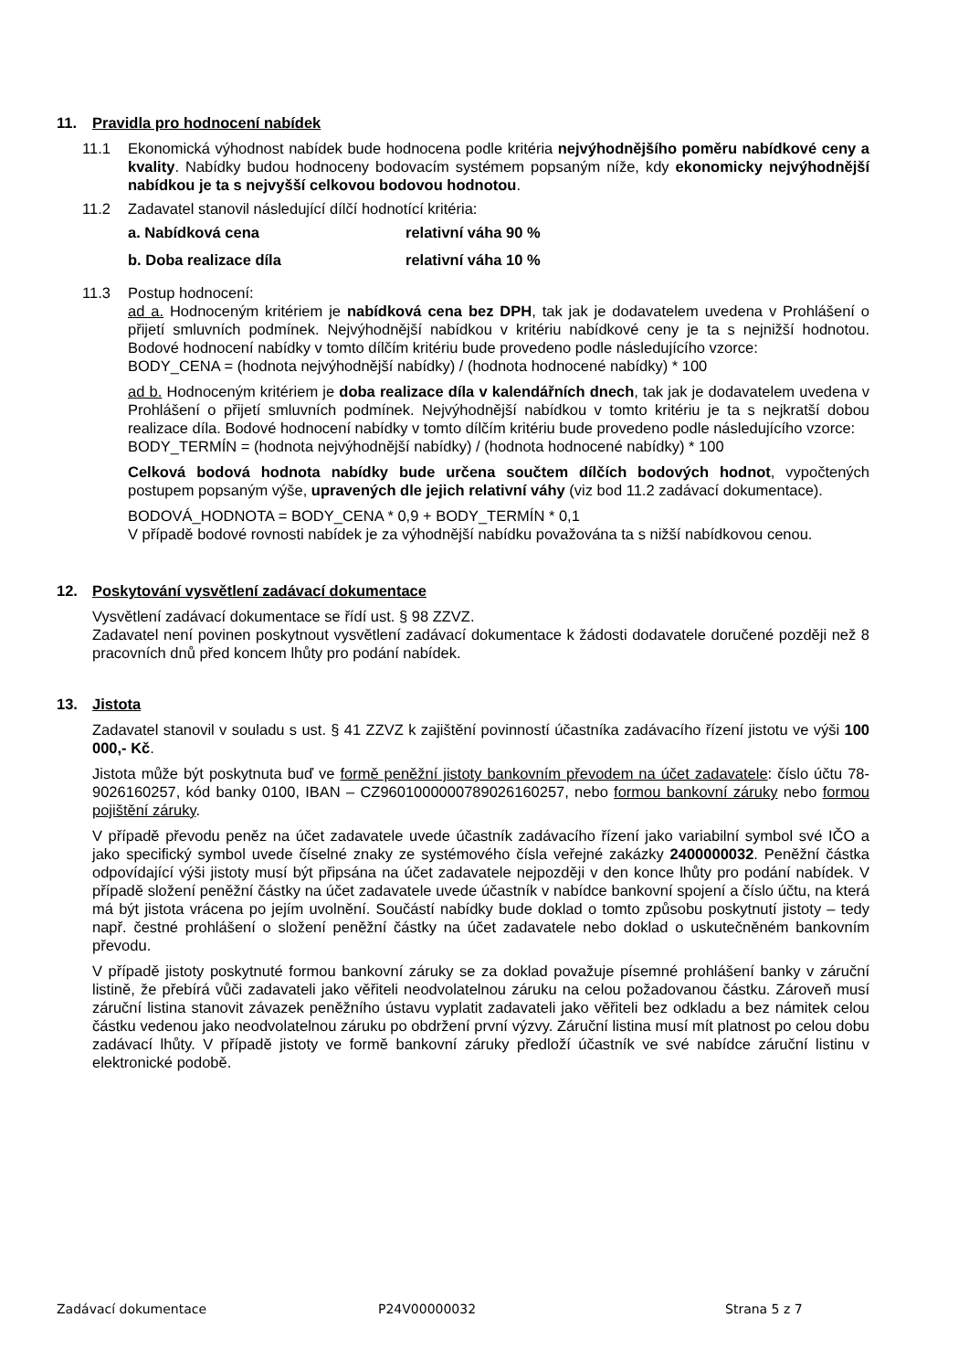11. Pravidla pro hodnocení nabídek
11.1 Ekonomická výhodnost nabídek bude hodnocena podle kritéria nejvýhodnějšího poměru nabídkové ceny a kvality. Nabídky budou hodnoceny bodovacím systémem popsaným níže, kdy ekonomicky nejvýhodnější nabídkou je ta s nejvyšší celkovou bodovou hodnotou.
11.2 Zadavatel stanovil následující dílčí hodnotící kritéria:
a. Nabídková cena relativní váha 90 %
b. Doba realizace díla relativní váha 10 %
11.3 Postup hodnocení:
ad a. Hodnoceným kritériem je nabídková cena bez DPH, tak jak je dodavatelem uvedena v Prohlášení o přijetí smluvních podmínek. Nejvýhodnější nabídkou v kritériu nabídkové ceny je ta s nejnižší hodnotou. Bodové hodnocení nabídky v tomto dílčím kritériu bude provedeno podle následujícího vzorce:
BODY_CENA = (hodnota nejvýhodnější nabídky) / (hodnota hodnocené nabídky) * 100
ad b. Hodnoceným kritériem je doba realizace díla v kalendářních dnech, tak jak je dodavatelem uvedena v Prohlášení o přijetí smluvních podmínek. Nejvýhodnější nabídkou v tomto kritériu je ta s nejkratší dobou realizace díla. Bodové hodnocení nabídky v tomto dílčím kritériu bude provedeno podle následujícího vzorce:
BODY_TERMÍN = (hodnota nejvýhodnější nabídky) / (hodnota hodnocené nabídky) * 100
Celková bodová hodnota nabídky bude určena součtem dílčích bodových hodnot, vypočtených postupem popsaným výše, upravených dle jejich relativní váhy (viz bod 11.2 zadávací dokumentace).
BODOVÁ_HODNOTA = BODY_CENA * 0,9 + BODY_TERMÍN * 0,1
V případě bodové rovnosti nabídek je za výhodnější nabídku považována ta s nižší nabídkovou cenou.
12. Poskytování vysvětlení zadávací dokumentace
Vysvětlení zadávací dokumentace se řídí ust. § 98 ZZVZ.
Zadavatel není povinen poskytnout vysvětlení zadávací dokumentace k žádosti dodavatele doručené později než 8 pracovních dnů před koncem lhůty pro podání nabídek.
13. Jistota
Zadavatel stanovil v souladu s ust. § 41 ZZVZ k zajištění povinností účastníka zadávacího řízení jistotu ve výši 100 000,- Kč.
Jistota může být poskytnuta buď ve formě peněžní jistoty bankovním převodem na účet zadavatele: číslo účtu 78-9026160257, kód banky 0100, IBAN – CZ9601000000789026160257, nebo formou bankovní záruky nebo formou pojištění záruky.
V případě převodu peněz na účet zadavatele uvede účastník zadávacího řízení jako variabilní symbol své IČO a jako specifický symbol uvede číselné znaky ze systémového čísla veřejné zakázky 2400000032. Peněžní částka odpovídající výši jistoty musí být připsána na účet zadavatele nejpozději v den konce lhůty pro podání nabídek. V případě složení peněžní částky na účet zadavatele uvede účastník v nabídce bankovní spojení a číslo účtu, na která má být jistota vrácena po jejím uvolnění. Součástí nabídky bude doklad o tomto způsobu poskytnutí jistoty – tedy např. čestné prohlášení o složení peněžní částky na účet zadavatele nebo doklad o uskutečněném bankovním převodu.
V případě jistoty poskytnuté formou bankovní záruky se za doklad považuje písemné prohlášení banky v záruční listině, že přebírá vůči zadavateli jako věřiteli neodvolatelnou záruku na celou požadovanou částku. Zároveň musí záruční listina stanovit závazek peněžního ústavu vyplatit zadavateli jako věřiteli bez odkladu a bez námitek celou částku vedenou jako neodvolatelnou záruku po obdržení první výzvy. Záruční listina musí mít platnost po celou dobu zadávací lhůty. V případě jistoty ve formě bankovní záruky předloží účastník ve své nabídce záruční listinu v elektronické podobě.
Zadávací dokumentace P24V00000032 Strana 5 z 7